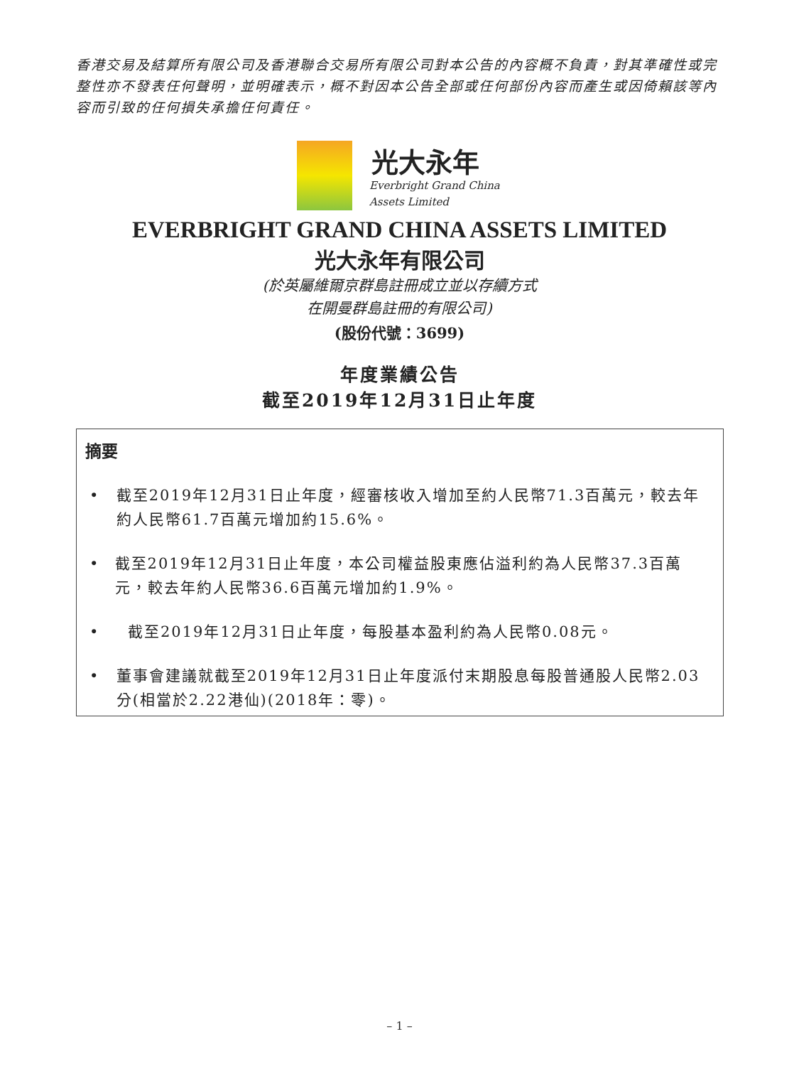香港交易及結算所有限公司及香港聯合交易所有限公司對本公告的內容概不負責，對其準確性或完整性亦不發表任何聲明，並明確表示，概不對因本公告全部或任何部份內容而產生或因倚賴該等內容而引致的任何損失承擔任何責任。
光大永年
Everbright Grand China
Assets Limited
EVERBRIGHT GRAND CHINA ASSETS LIMITED
光大永年有限公司
(於英屬維爾京群島註冊成立並以存續方式
在開曼群島註冊的有限公司)
(股份代號：3699)
年度業績公告
截至2019年12月31日止年度
摘要
• 截至2019年12月31日止年度，經審核收入增加至約人民幣71.3百萬元，較去年約人民幣61.7百萬元增加約15.6%。
• 截至2019年12月31日止年度，本公司權益股東應佔溢利約為人民幣37.3百萬元，較去年約人民幣36.6百萬元增加約1.9%。
• 截至2019年12月31日止年度，每股基本盈利約為人民幣0.08元。
• 董事會建議就截至2019年12月31日止年度派付末期股息每股普通股人民幣2.03分(相當於2.22港仙)(2018年：零)。
– 1 –